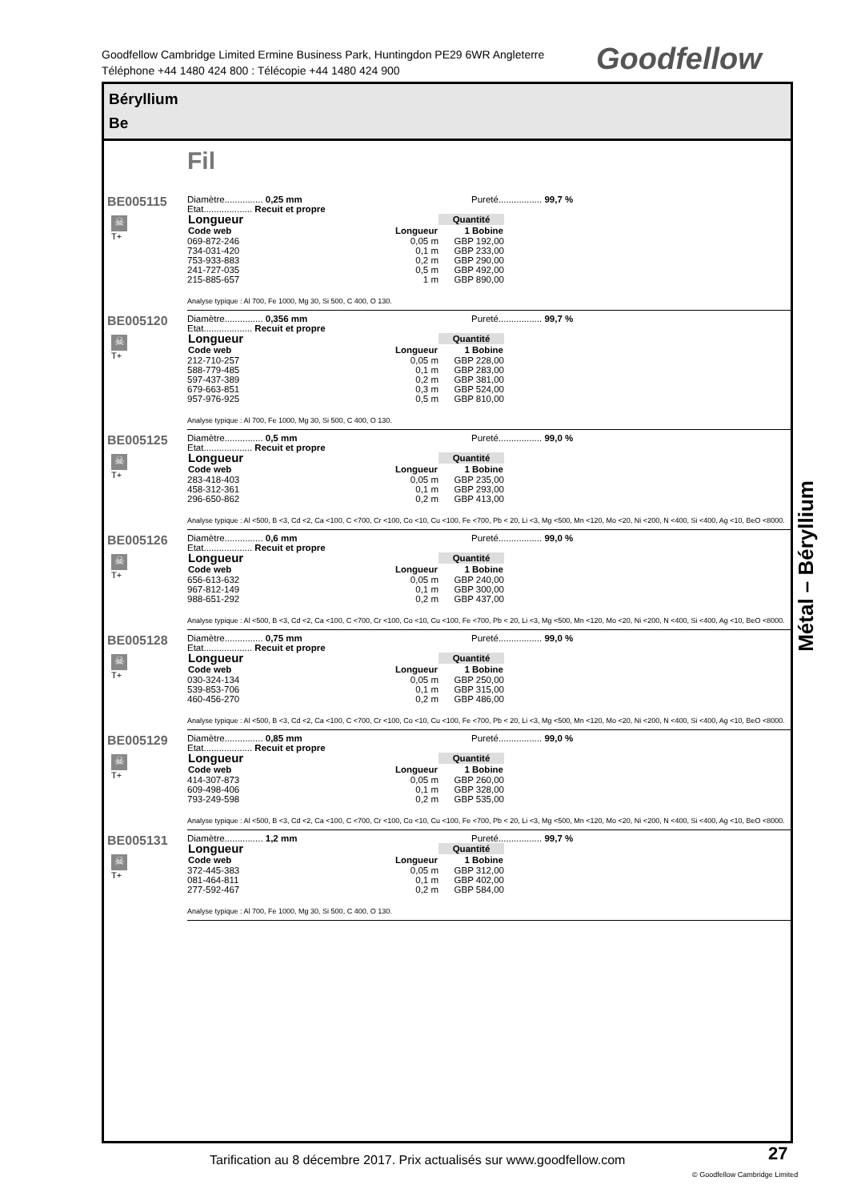Goodfellow Cambridge Limited Ermine Business Park, Huntingdon PE29 6WR Angleterre
Téléphone +44 1480 424 800 : Télécopie +44 1480 424 900
Goodfellow
Béryllium
Be
Fil
BE005115
☠
T+
Diamètre............... 0,25 mm
Etat................... Recuit et propre
Pureté................. 99,7 %
| Longueur | | Quantité |
| --- | --- | --- |
| Code web | Longueur | 1 Bobine |
| 069-872-246 | 0,05 m | GBP 192,00 |
| 734-031-420 | 0,1 m | GBP 233,00 |
| 753-933-883 | 0,2 m | GBP 290,00 |
| 241-727-035 | 0,5 m | GBP 492,00 |
| 215-885-657 | 1 m | GBP 890,00 |
Analyse typique : Al 700, Fe 1000, Mg 30, Si 500, C 400, O 130.
BE005120
☠
T+
Diamètre............... 0,356 mm
Etat................... Recuit et propre
Pureté................. 99,7 %
| Longueur | | Quantité |
| --- | --- | --- |
| Code web | Longueur | 1 Bobine |
| 212-710-257 | 0,05 m | GBP 228,00 |
| 588-779-485 | 0,1 m | GBP 283,00 |
| 597-437-389 | 0,2 m | GBP 381,00 |
| 679-663-851 | 0,3 m | GBP 524,00 |
| 957-976-925 | 0,5 m | GBP 810,00 |
Analyse typique : Al 700, Fe 1000, Mg 30, Si 500, C 400, O 130.
BE005125
☠
T+
Diamètre............... 0,5 mm
Etat................... Recuit et propre
Pureté................. 99,0 %
| Longueur | | Quantité |
| --- | --- | --- |
| Code web | Longueur | 1 Bobine |
| 283-418-403 | 0,05 m | GBP 235,00 |
| 458-312-361 | 0,1 m | GBP 293,00 |
| 296-650-862 | 0,2 m | GBP 413,00 |
Analyse typique : Al <500, B <3, Cd <2, Ca <100, C <700, Cr <100, Co <10, Cu <100, Fe <700, Pb < 20, Li <3, Mg <500, Mn <120, Mo <20, Ni <200, N <400, Si <400, Ag <10, BeO <8000.
BE005126
☠
T+
Diamètre............... 0,6 mm
Etat................... Recuit et propre
Pureté................. 99,0 %
| Longueur | | Quantité |
| --- | --- | --- |
| Code web | Longueur | 1 Bobine |
| 656-613-632 | 0,05 m | GBP 240,00 |
| 967-812-149 | 0,1 m | GBP 300,00 |
| 988-651-292 | 0,2 m | GBP 437,00 |
Analyse typique : Al <500, B <3, Cd <2, Ca <100, C <700, Cr <100, Co <10, Cu <100, Fe <700, Pb < 20, Li <3, Mg <500, Mn <120, Mo <20, Ni <200, N <400, Si <400, Ag <10, BeO <8000.
BE005128
☠
T+
Diamètre............... 0,75 mm
Etat................... Recuit et propre
Pureté................. 99,0 %
| Longueur | | Quantité |
| --- | --- | --- |
| Code web | Longueur | 1 Bobine |
| 030-324-134 | 0,05 m | GBP 250,00 |
| 539-853-706 | 0,1 m | GBP 315,00 |
| 460-456-270 | 0,2 m | GBP 486,00 |
Analyse typique : Al <500, B <3, Cd <2, Ca <100, C <700, Cr <100, Co <10, Cu <100, Fe <700, Pb < 20, Li <3, Mg <500, Mn <120, Mo <20, Ni <200, N <400, Si <400, Ag <10, BeO <8000.
BE005129
☠
T+
Diamètre............... 0,85 mm
Etat................... Recuit et propre
Pureté................. 99,0 %
| Longueur | | Quantité |
| --- | --- | --- |
| Code web | Longueur | 1 Bobine |
| 414-307-873 | 0,05 m | GBP 260,00 |
| 609-498-406 | 0,1 m | GBP 328,00 |
| 793-249-598 | 0,2 m | GBP 535,00 |
Analyse typique : Al <500, B <3, Cd <2, Ca <100, C <700, Cr <100, Co <10, Cu <100, Fe <700, Pb < 20, Li <3, Mg <500, Mn <120, Mo <20, Ni <200, N <400, Si <400, Ag <10, BeO <8000.
BE005131
☠
T+
Diamètre............... 1,2 mm Pureté................. 99,7 %
| Longueur | | Quantité |
| --- | --- | --- |
| Code web | Longueur | 1 Bobine |
| 372-445-383 | 0,05 m | GBP 312,00 |
| 081-464-811 | 0,1 m | GBP 402,00 |
| 277-592-467 | 0,2 m | GBP 584,00 |
Analyse typique : Al 700, Fe 1000, Mg 30, Si 500, C 400, O 130.
Métal – Béryllium
Tarification au 8 décembre 2017. Prix actualisés sur www.goodfellow.com
27
© Goodfellow Cambridge Limited